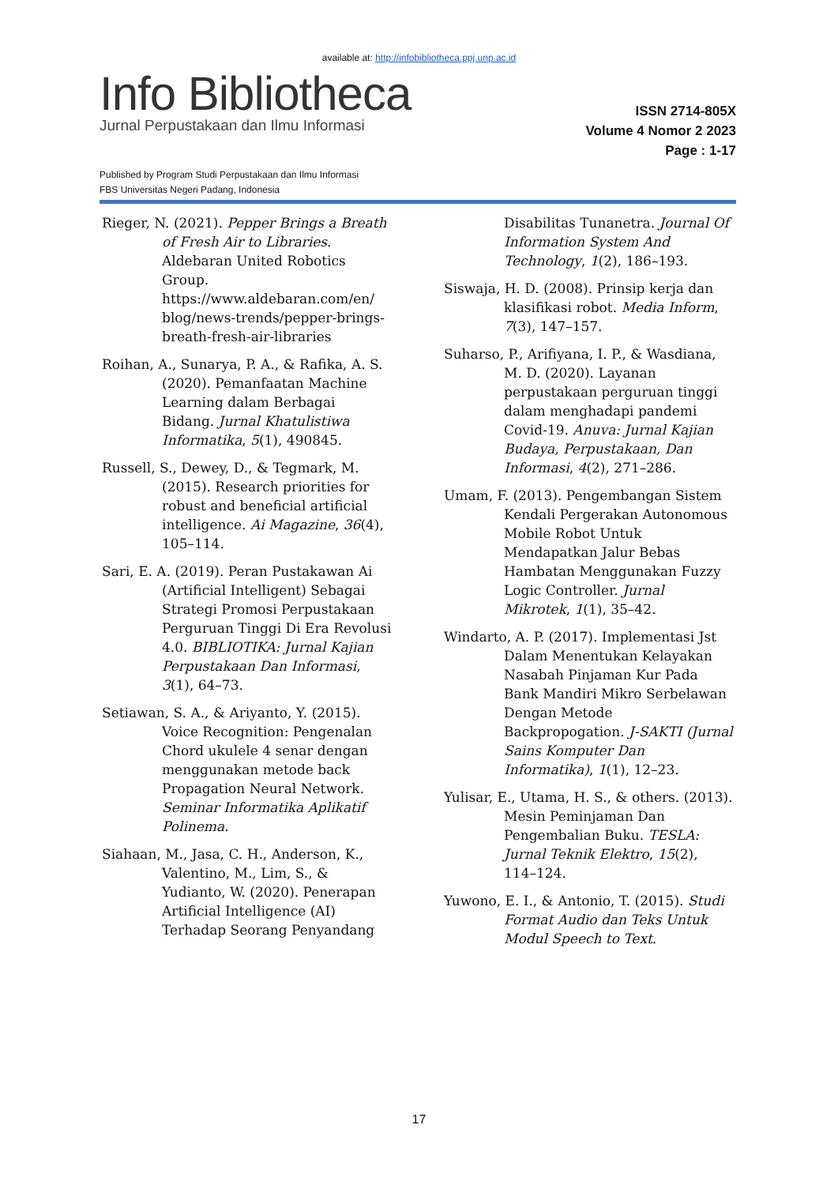available at: http://infobibliotheca.ppj.unp.ac.id
Info Bibliotheca
Jurnal Perpustakaan dan Ilmu Informasi
ISSN 2714-805X
Volume 4 Nomor 2 2023
Page : 1-17
Published by Program Studi Perpustakaan dan Ilmu Informasi
FBS Universitas Negeri Padang, Indonesia
Rieger, N. (2021). Pepper Brings a Breath of Fresh Air to Libraries. Aldebaran United Robotics Group. https://www.aldebaran.com/en/ blog/news-trends/pepper-brings-breath-fresh-air-libraries
Roihan, A., Sunarya, P. A., & Rafika, A. S. (2020). Pemanfaatan Machine Learning dalam Berbagai Bidang. Jurnal Khatulistiwa Informatika, 5(1), 490845.
Russell, S., Dewey, D., & Tegmark, M. (2015). Research priorities for robust and beneficial artificial intelligence. Ai Magazine, 36(4), 105–114.
Sari, E. A. (2019). Peran Pustakawan Ai (Artificial Intelligent) Sebagai Strategi Promosi Perpustakaan Perguruan Tinggi Di Era Revolusi 4.0. BIBLIOTIKA: Jurnal Kajian Perpustakaan Dan Informasi, 3(1), 64–73.
Setiawan, S. A., & Ariyanto, Y. (2015). Voice Recognition: Pengenalan Chord ukulele 4 senar dengan menggunakan metode back Propagation Neural Network. Seminar Informatika Aplikatif Polinema.
Siahaan, M., Jasa, C. H., Anderson, K., Valentino, M., Lim, S., & Yudianto, W. (2020). Penerapan Artificial Intelligence (AI) Terhadap Seorang Penyandang Disabilitas Tunanetra. Journal Of Information System And Technology, 1(2), 186–193.
Siswaja, H. D. (2008). Prinsip kerja dan klasifikasi robot. Media Inform, 7(3), 147–157.
Suharso, P., Arifiyana, I. P., & Wasdiana, M. D. (2020). Layanan perpustakaan perguruan tinggi dalam menghadapi pandemi Covid-19. Anuva: Jurnal Kajian Budaya, Perpustakaan, Dan Informasi, 4(2), 271–286.
Umam, F. (2013). Pengembangan Sistem Kendali Pergerakan Autonomous Mobile Robot Untuk Mendapatkan Jalur Bebas Hambatan Menggunakan Fuzzy Logic Controller. Jurnal Mikrotek, 1(1), 35–42.
Windarto, A. P. (2017). Implementasi Jst Dalam Menentukan Kelayakan Nasabah Pinjaman Kur Pada Bank Mandiri Mikro Serbelawan Dengan Metode Backpropogation. J-SAKTI (Jurnal Sains Komputer Dan Informatika), 1(1), 12–23.
Yulisar, E., Utama, H. S., & others. (2013). Mesin Peminjaman Dan Pengembalian Buku. TESLA: Jurnal Teknik Elektro, 15(2), 114–124.
Yuwono, E. I., & Antonio, T. (2015). Studi Format Audio dan Teks Untuk Modul Speech to Text.
17